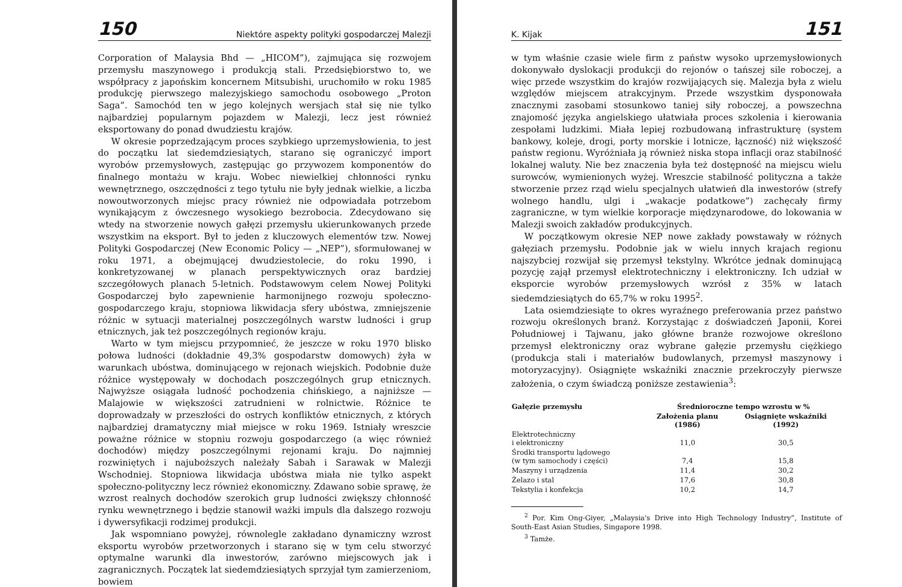150 Niektóre aspekty polityki gospodarczej Malezji
Corporation of Malaysia Bhd — „HICOM”), zajmująca się rozwojem przemysłu maszynowego i produkcją stali. Przedsiębiorstwo to, we współpracy z japońskim koncernem Mitsubishi, uruchomiło w roku 1985 produkcję pierwszego malezyjskiego samochodu osobowego „Proton Saga”. Samochód ten w jego kolejnych wersjach stał się nie tylko najbardziej popularnym pojazdem w Malezji, lecz jest również eksportowany do ponad dwudziestu krajów.
W okresie poprzedzającym proces szybkiego uprzemysłowienia, to jest do początku lat siedemdziesiątych, starano się ograniczyć import wyrobów przemysłowych, zastępując go przywozem komponentów do finalnego montażu w kraju. Wobec niewielkiej chłonności rynku wewnętrznego, oszczędności z tego tytułu nie były jednak wielkie, a liczba nowoutworzonych miejsc pracy również nie odpowiadała potrzebom wynikającym z ówczesnego wysokiego bezrobocia. Zdecydowano się wtedy na stworzenie nowych gałęzi przemysłu ukierunkowanych przede wszystkim na eksport. Był to jeden z kluczowych elementów tzw. Nowej Polityki Gospodarczej (New Economic Policy — „NEP”), sformułowanej w roku 1971, a obejmującej dwudziestolecie, do roku 1990, i konkretyzowanej w planach perspektywicznych oraz bardziej szczegółowych planach 5-letnich. Podstawowym celem Nowej Polityki Gospodarczej było zapewnienie harmonijnego rozwoju społeczno-gospodarczego kraju, stopniowa likwidacja sfery ubóstwa, zmniejszenie różnic w sytuacji materialnej poszczególnych warstw ludności i grup etnicznych, jak też poszczególnych regionów kraju.
Warto w tym miejscu przypomnieć, że jeszcze w roku 1970 blisko połowa ludności (dokładnie 49,3% gospodarstw domowych) żyła w warunkach ubóstwa, dominującego w rejonach wiejskich. Podobnie duże różnice występowały w dochodach poszczególnych grup etnicznych. Najwyższe osiągała ludność pochodzenia chińskiego, a najniższe — Malajowie w większości zatrudnieni w rolnictwie. Różnice te doprowadzały w przeszłości do ostrych konfliktów etnicznych, z których najbardziej dramatyczny miał miejsce w roku 1969. Istniały wreszcie poważne różnice w stopniu rozwoju gospodarczego (a więc również dochodów) między poszczególnymi rejonami kraju. Do najmniej rozwiniętych i najuboższych należały Sabah i Sarawak w Malezji Wschodniej. Stopniowa likwidacja ubóstwa miała nie tylko aspekt społeczno-polityczny lecz również ekonomiczny. Zdawano sobie sprawę, że wzrost realnych dochodów szerokich grup ludności zwiększy chłonność rynku wewnętrznego i będzie stanowił ważki impuls dla dalszego rozwoju i dywersyfikacji rodzimej produkcji.
Jak wspomniano powyżej, równolegle zakładano dynamiczny wzrost eksportu wyrobów przetworzonych i starano się w tym celu stworzyć optymalne warunki dla inwestorów, zarówno miejscowych jak i zagranicznych. Początek lat siedemdziesiątych sprzyjał tym zamierzeniom, bowiem
K. Kijak 151
w tym właśnie czasie wiele firm z państw wysoko uprzemysłowionych dokonywało dyslokacji produkcji do rejonów o tańszej sile roboczej, a więc przede wszystkim do krajów rozwijających się. Malezja była z wielu względów miejscem atrakcyjnym. Przede wszystkim dysponowała znacznymi zasobami stosunkowo taniej siły roboczej, a powszechna znajomość języka angielskiego ułatwiała proces szkolenia i kierowania zespołami ludzkimi. Miała lepiej rozbudowaną infrastrukturę (system bankowy, koleje, drogi, porty morskie i lotnicze, łączność) niż większość państw regionu. Wyróżniała ją również niska stopa inflacji oraz stabilność lokalnej waluty. Nie bez znaczenia była też dostępność na miejscu wielu surowców, wymienionych wyżej. Wreszcie stabilność polityczna a także stworzenie przez rząd wielu specjalnych ułatwień dla inwestorów (strefy wolnego handlu, ulgi i „wakacje podatkowe”) zachęcały firmy zagraniczne, w tym wielkie korporacje międzynarodowe, do lokowania w Malezji swoich zakładów produkcyjnych.
W początkowym okresie NEP nowe zakłady powstawały w różnych gałęziach przemysłu. Podobnie jak w wielu innych krajach regionu najszybciej rozwijał się przemysł tekstylny. Wkrótce jednak dominującą pozycję zajął przemysł elektrotechniczny i elektroniczny. Ich udział w eksporcie wyrobów przemysłowych wzrósł z 35% w latach siedemdziesiątych do 65,7% w roku 1995<sup>2</sup>.
Lata osiemdziesiąte to okres wyraźnego preferowania przez państwo rozwoju określonych branż. Korzystając z doświadczeń Japonii, Korei Południowej i Tajwanu, jako główne branże rozwojowe określono przemysł elektroniczny oraz wybrane gałęzie przemysłu ciężkiego (produkcja stali i materiałów budowlanych, przemysł maszynowy i motoryzacyjny). Osiągnięte wskaźniki znacznie przekroczyły pierwsze założenia, o czym świadczą poniższe zestawienia<sup>3</sup>:
| Gałęzie przemysłu | Średnioroczne tempo wzrostu w % | |
| --- | --- | --- |
| | Założenia planu (1986) | Osiągnięte wskaźniki (1992) |
| Elektrotechniczny i elektroniczny | 11,0 | 30,5 |
| Środki transportu lądowego (w tym samochody i części) | 7,4 | 15,8 |
| Maszyny i urządzenia | 11,4 | 30,2 |
| Żelazo i stal | 17,6 | 30,8 |
| Tekstylia i konfekcja | 10,2 | 14,7 |
<sup>2</sup> Por. Kim Ong-Giyer, „Malaysia's Drive into High Technology Industry”, Institute of South-East Asian Studies, Singapore 1998.
<sup>3</sup> Tamże.